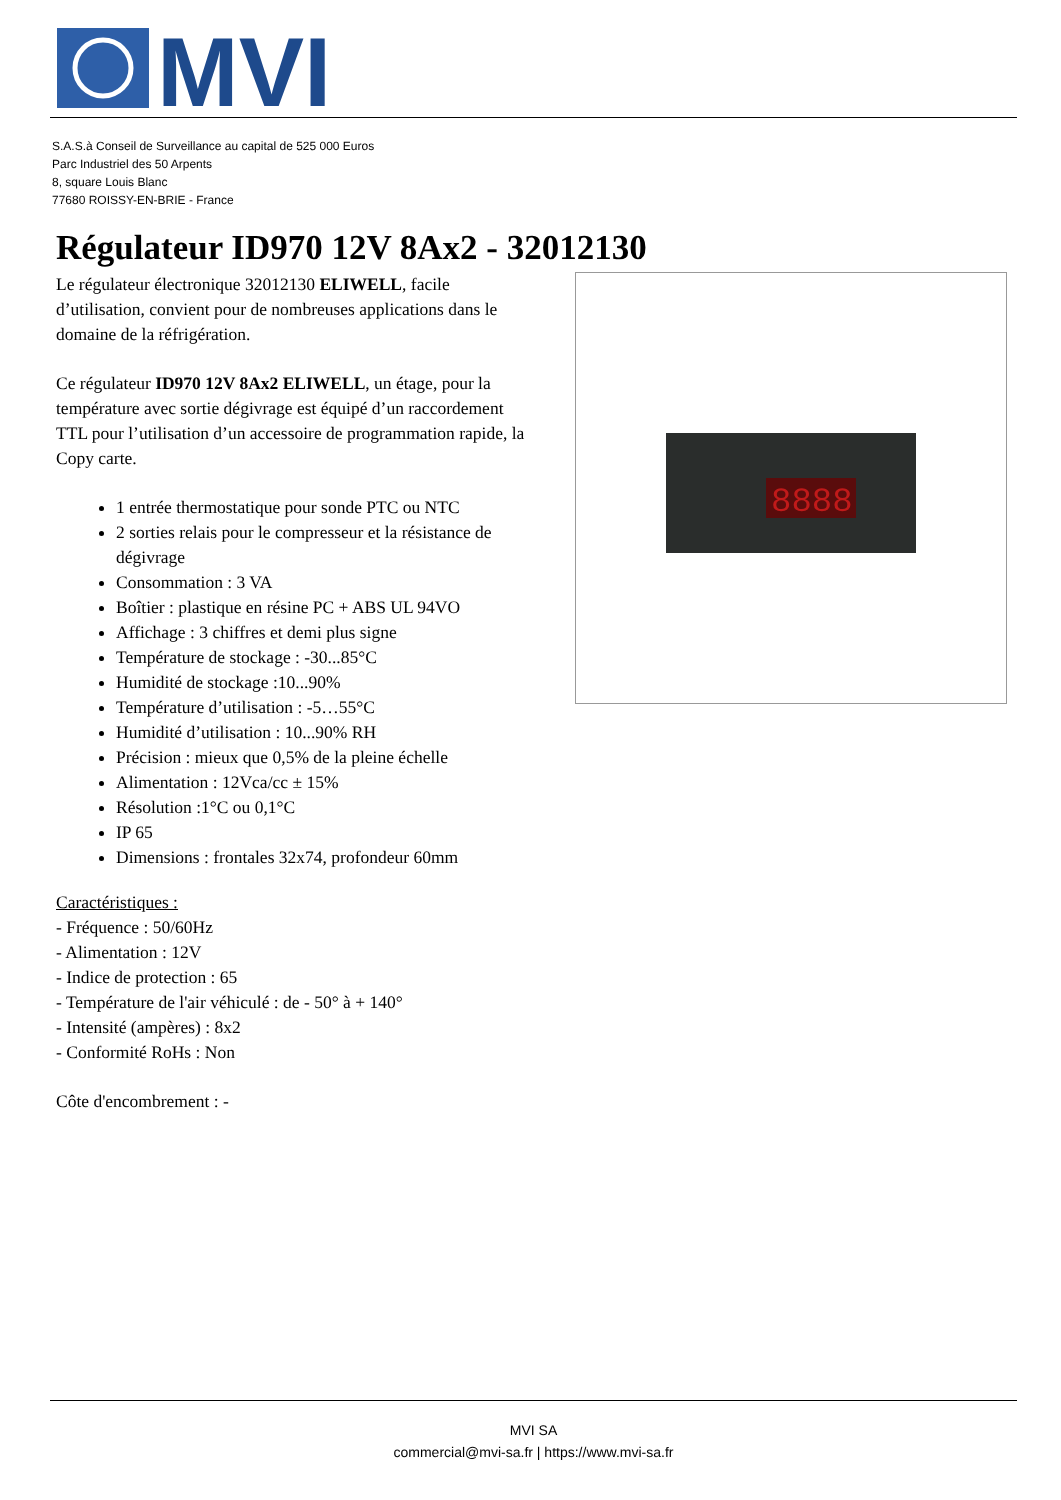MVI
S.A.S.à Conseil de Surveillance au capital de 525 000 Euros
Parc Industriel des 50 Arpents
8, square Louis Blanc
77680 ROISSY-EN-BRIE - France
Régulateur ID970 12V 8Ax2 - 32012130
8888
Le régulateur électronique 32012130 ELIWELL, facile d’utilisation, convient pour de nombreuses applications dans le domaine de la réfrigération.
Ce régulateur ID970 12V 8Ax2 ELIWELL, un étage, pour la température avec sortie dégivrage est équipé d’un raccordement TTL pour l’utilisation d’un accessoire de programmation rapide, la Copy carte.
1 entrée thermostatique pour sonde PTC ou NTC
2 sorties relais pour le compresseur et la résistance de dégivrage
Consommation : 3 VA
Boîtier : plastique en résine PC + ABS UL 94VO
Affichage : 3 chiffres et demi plus signe
Température de stockage : -30...85°C
Humidité de stockage :10...90%
Température d’utilisation : -5…55°C
Humidité d’utilisation : 10...90% RH
Précision : mieux que 0,5% de la pleine échelle
Alimentation : 12Vca/cc ± 15%
Résolution :1°C ou 0,1°C
IP 65
Dimensions : frontales 32x74, profondeur 60mm
Caractéristiques :
- Fréquence : 50/60Hz
- Alimentation : 12V
- Indice de protection : 65
- Température de l'air véhiculé : de - 50° à + 140°
- Intensité (ampères) : 8x2
- Conformité RoHs : Non
Côte d'encombrement : -
MVI SA
commercial@mvi-sa.fr | https://www.mvi-sa.fr